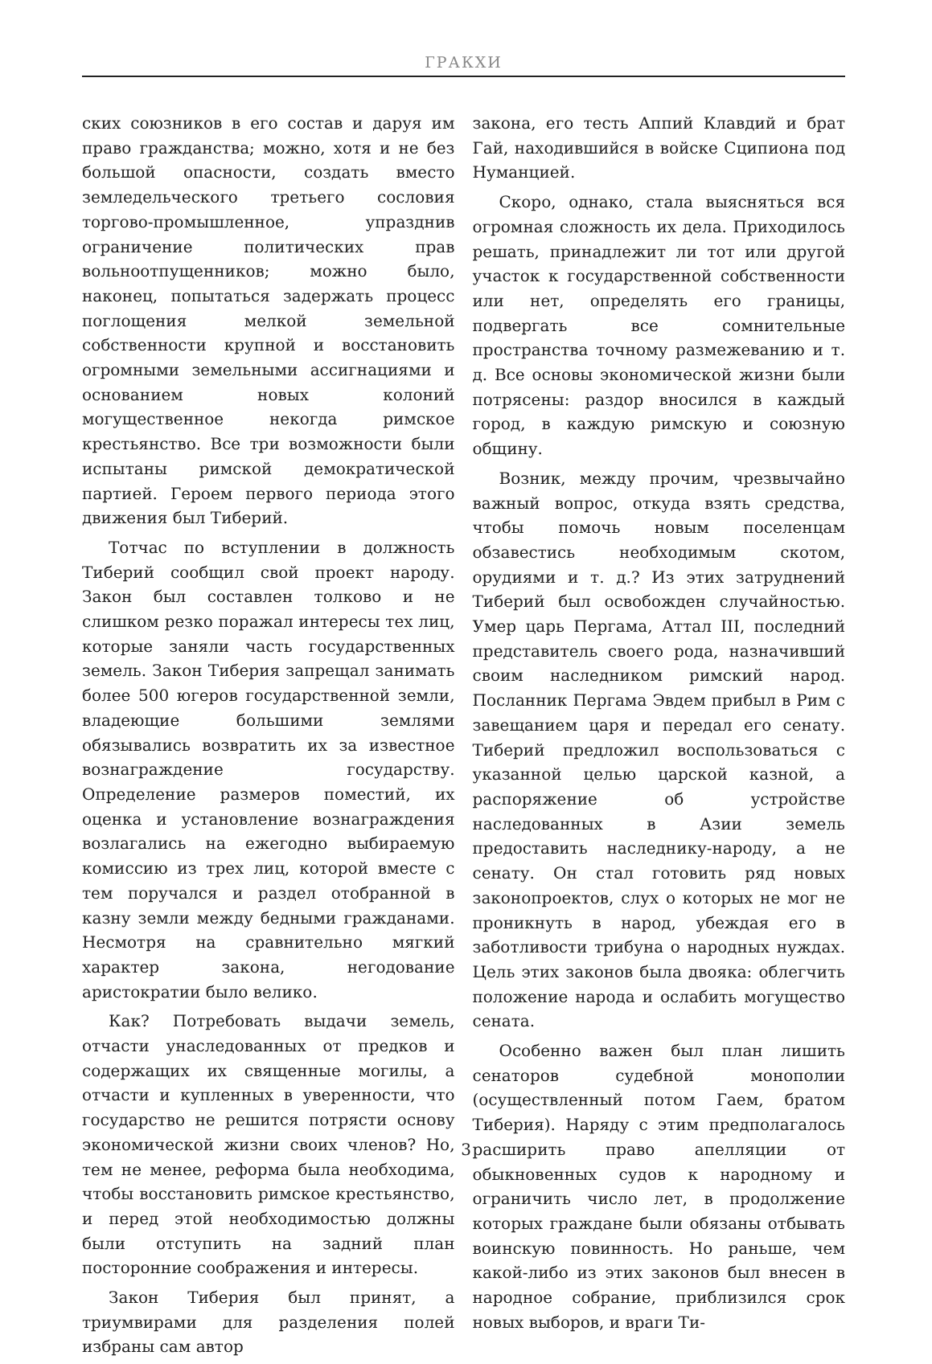ГРАКХИ
ских союзников в его состав и даруя им право гражданства; можно, хотя и не без большой опасности, создать вместо земледельческого третьего сословия торгово-промышленное, упразднив ограничение политических прав вольноотпущенников; можно было, наконец, попытаться задержать процесс поглощения мелкой земельной собственности крупной и восстановить огромными земельными ассигнациями и основанием новых колоний могущественное некогда римское крестьянство. Все три возможности были испытаны римской демократической партией. Героем первого периода этого движения был Тиберий.
Тотчас по вступлении в должность Тиберий сообщил свой проект народу. Закон был составлен толково и не слишком резко поражал интересы тех лиц, которые заняли часть государственных земель. Закон Тиберия запрещал занимать более 500 югеров государственной земли, владеющие большими землями обязывались возвратить их за известное вознаграждение государству. Определение размеров поместий, их оценка и установление вознаграждения возлагались на ежегодно выбираемую комиссию из трех лиц, которой вместе с тем поручался и раздел отобранной в казну земли между бедными гражданами. Несмотря на сравнительно мягкий характер закона, негодование аристократии было велико.
Как? Потребовать выдачи земель, отчасти унаследованных от предков и содержащих их священные могилы, а отчасти и купленных в уверенности, что государство не решится потрясти основу экономической жизни своих членов? Но, тем не менее, реформа была необходима, чтобы восстановить римское крестьянство, и перед этой необходимостью должны были отступить на задний план посторонние соображения и интересы.
Закон Тиберия был принят, а триумвирами для разделения полей избраны сам автор
закона, его тесть Аппий Клавдий и брат Гай, находившийся в войске Сципиона под Нуманцией.
Скоро, однако, стала выясняться вся огромная сложность их дела. Приходилось решать, принадлежит ли тот или другой участок к государственной собственности или нет, определять его границы, подвергать все сомнительные пространства точному размежеванию и т. д. Все основы экономической жизни были потрясены: раздор вносился в каждый город, в каждую римскую и союзную общину.
Возник, между прочим, чрезвычайно важный вопрос, откуда взять средства, чтобы помочь новым поселенцам обзавестись необходимым скотом, орудиями и т. д.? Из этих затруднений Тиберий был освобожден случайностью. Умер царь Пергама, Аттал III, последний представитель своего рода, назначивший своим наследником римский народ. Посланник Пергама Эвдем прибыл в Рим с завещанием царя и передал его сенату. Тиберий предложил воспользоваться с указанной целью царской казной, а распоряжение об устройстве наследованных в Азии земель предоставить наследнику-народу, а не сенату. Он стал готовить ряд новых законопроектов, слух о которых не мог не проникнуть в народ, убеждая его в заботливости трибуна о народных нуждах. Цель этих законов была двояка: облегчить положение народа и ослабить могущество сената.
Особенно важен был план лишить сенаторов судебной монополии (осуществленный потом Гаем, братом Тиберия). Наряду с этим предполагалось расширить право апелляции от обыкновенных судов к народному и ограничить число лет, в продолжение которых граждане были обязаны отбывать воинскую повинность. Но раньше, чем какой-либо из этих законов был внесен в народное собрание, приблизился срок новых выборов, и враги Ти-
3